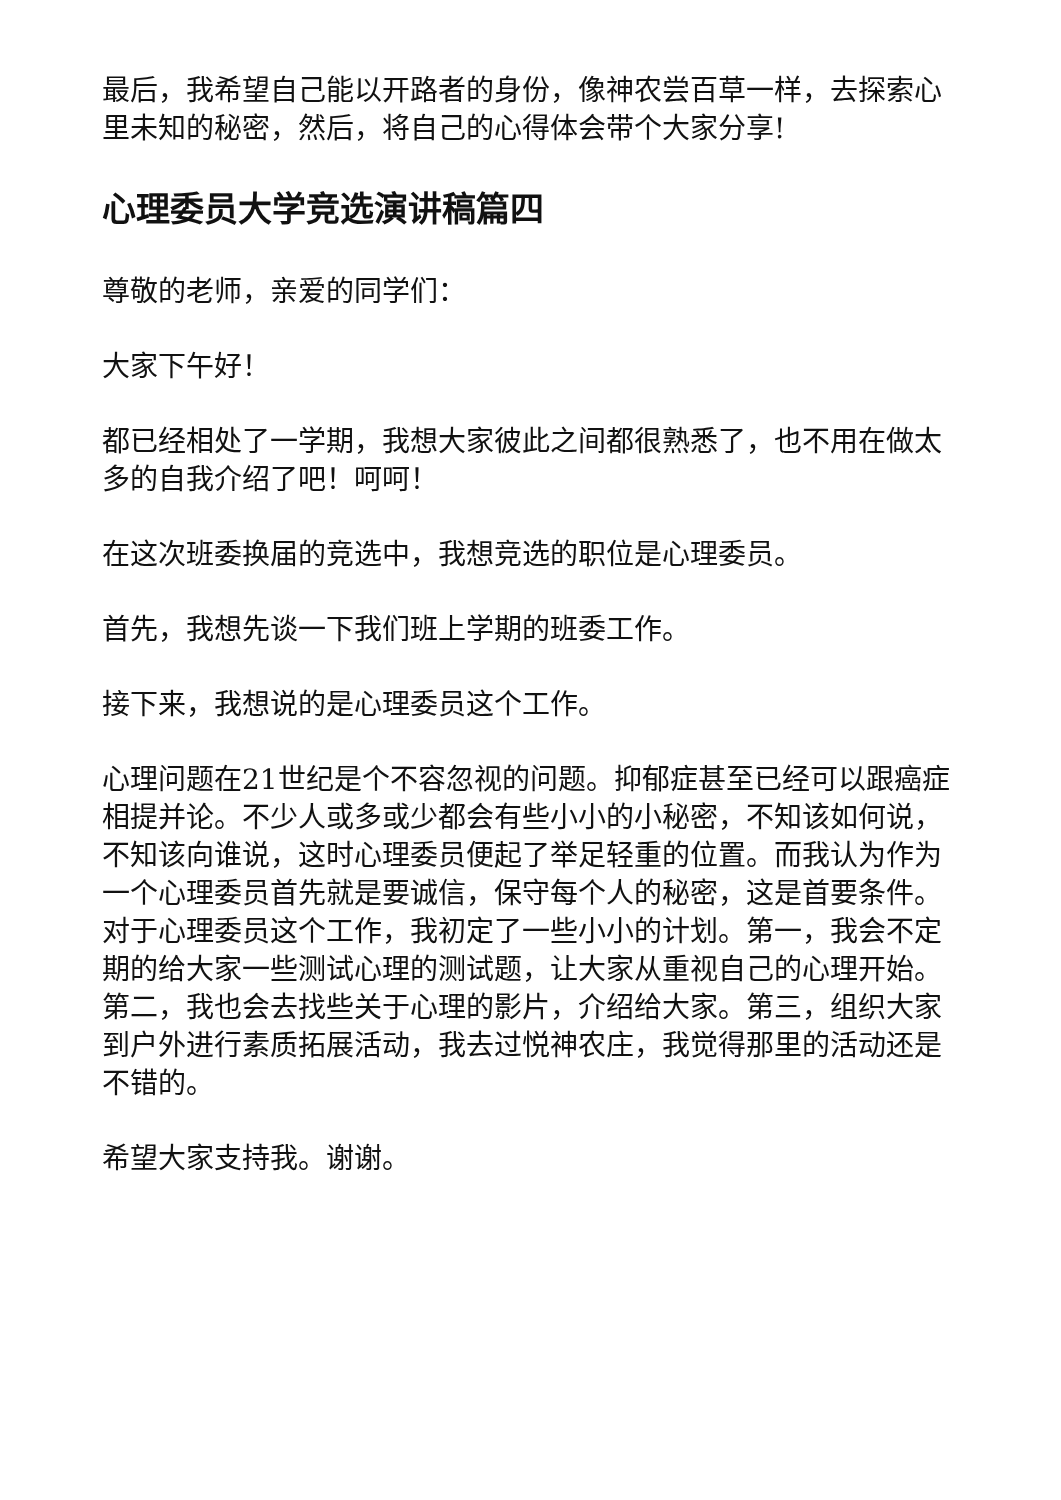最后，我希望自己能以开路者的身份，像神农尝百草一样，去探索心里未知的秘密，然后，将自己的心得体会带个大家分享!
心理委员大学竞选演讲稿篇四
尊敬的老师，亲爱的同学们：
大家下午好！
都已经相处了一学期，我想大家彼此之间都很熟悉了，也不用在做太多的自我介绍了吧！呵呵！
在这次班委换届的竞选中，我想竞选的职位是心理委员。
首先，我想先谈一下我们班上学期的班委工作。
接下来，我想说的是心理委员这个工作。
心理问题在21世纪是个不容忽视的问题。抑郁症甚至已经可以跟癌症相提并论。不少人或多或少都会有些小小的小秘密，不知该如何说，不知该向谁说，这时心理委员便起了举足轻重的位置。而我认为作为一个心理委员首先就是要诚信，保守每个人的秘密，这是首要条件。对于心理委员这个工作，我初定了一些小小的计划。第一，我会不定期的给大家一些测试心理的测试题，让大家从重视自己的心理开始。第二，我也会去找些关于心理的影片，介绍给大家。第三，组织大家到户外进行素质拓展活动，我去过悦神农庄，我觉得那里的活动还是不错的。
希望大家支持我。谢谢。